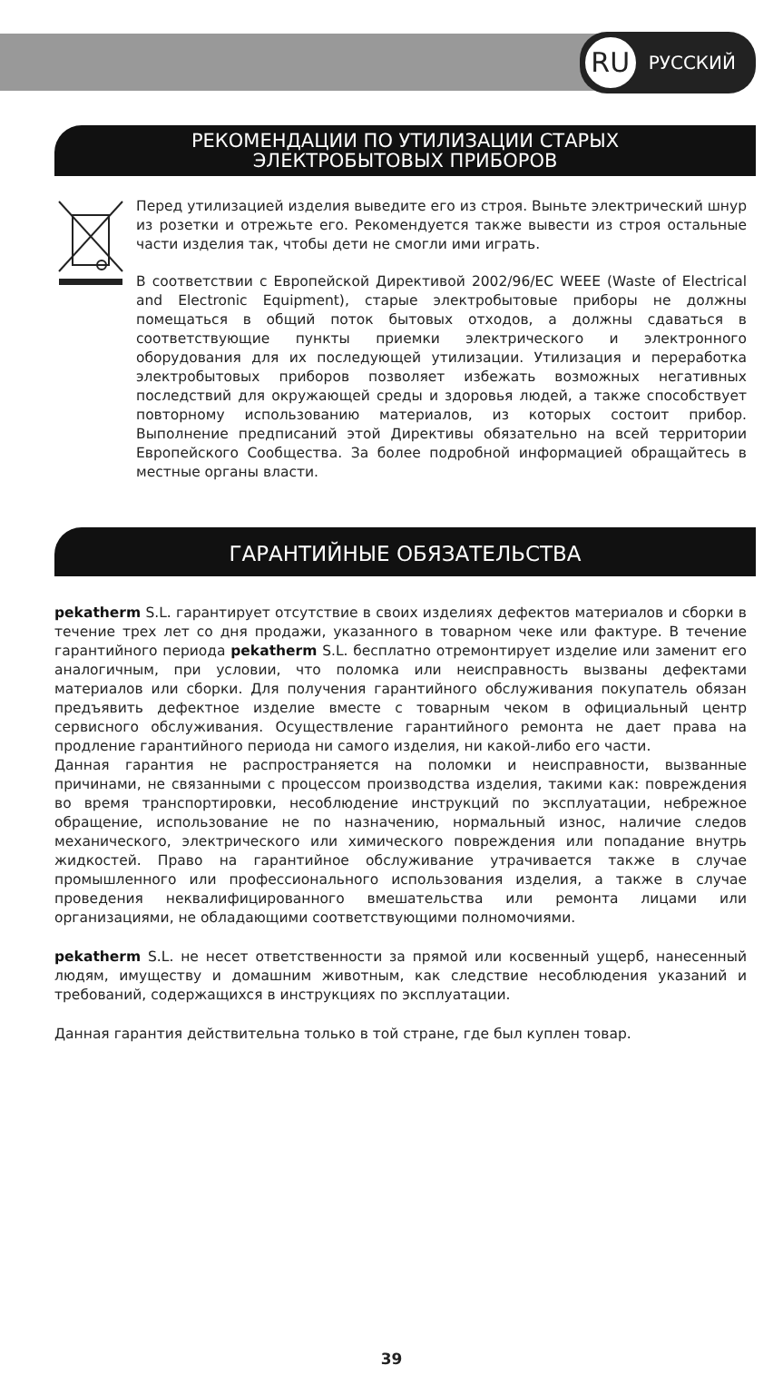RU РУССКИЙ
РЕКОМЕНДАЦИИ ПО УТИЛИЗАЦИИ СТАРЫХ
ЭЛЕКТРОБЫТОВЫХ ПРИБОРОВ
Перед утилизацией изделия выведите его из строя. Выньте электрический шнур из розетки и отрежьте его. Рекомендуется также вывести из строя остальные части изделия так, чтобы дети не смогли ими играть.
В соответствии с Европейской Директивой 2002/96/EC WEEE (Waste of Electrical and Electronic Equipment), старые электробытовые приборы не должны помещаться в общий поток бытовых отходов, а должны сдаваться в соответствующие пункты приемки электрического и электронного оборудования для их последующей утилизации. Утилизация и переработка электробытовых приборов позволяет избежать возможных негативных последствий для окружающей среды и здоровья людей, а также способствует повторному использованию материалов, из которых состоит прибор. Выполнение предписаний этой Директивы обязательно на всей территории Европейского Сообщества. За более подробной информацией обращайтесь в местные органы власти.
ГАРАНТИЙНЫЕ ОБЯЗАТЕЛЬСТВА
pekatherm S.L. гарантирует отсутствие в своих изделиях дефектов материалов и сборки в течение трех лет со дня продажи, указанного в товарном чеке или фактуре. В течение гарантийного периода pekatherm S.L. бесплатно отремонтирует изделие или заменит его аналогичным, при условии, что поломка или неисправность вызваны дефектами материалов или сборки. Для получения гарантийного обслуживания покупатель обязан предъявить дефектное изделие вместе с товарным чеком в официальный центр сервисного обслуживания. Осуществление гарантийного ремонта не дает права на продление гарантийного периода ни самого изделия, ни какой-либо его части.
Данная гарантия не распространяется на поломки и неисправности, вызванные причинами, не связанными с процессом производства изделия, такими как: повреждения во время транспортировки, несоблюдение инструкций по эксплуатации, небрежное обращение, использование не по назначению, нормальный износ, наличие следов механического, электрического или химического повреждения или попадание внутрь жидкостей. Право на гарантийное обслуживание утрачивается также в случае промышленного или профессионального использования изделия, а также в случае проведения неквалифицированного вмешательства или ремонта лицами или организациями, не обладающими соответствующими полномочиями.
pekatherm S.L. не несет ответственности за прямой или косвенный ущерб, нанесенный людям, имуществу и домашним животным, как следствие несоблюдения указаний и требований, содержащихся в инструкциях по эксплуатации.
Данная гарантия действительна только в той стране, где был куплен товар.
39